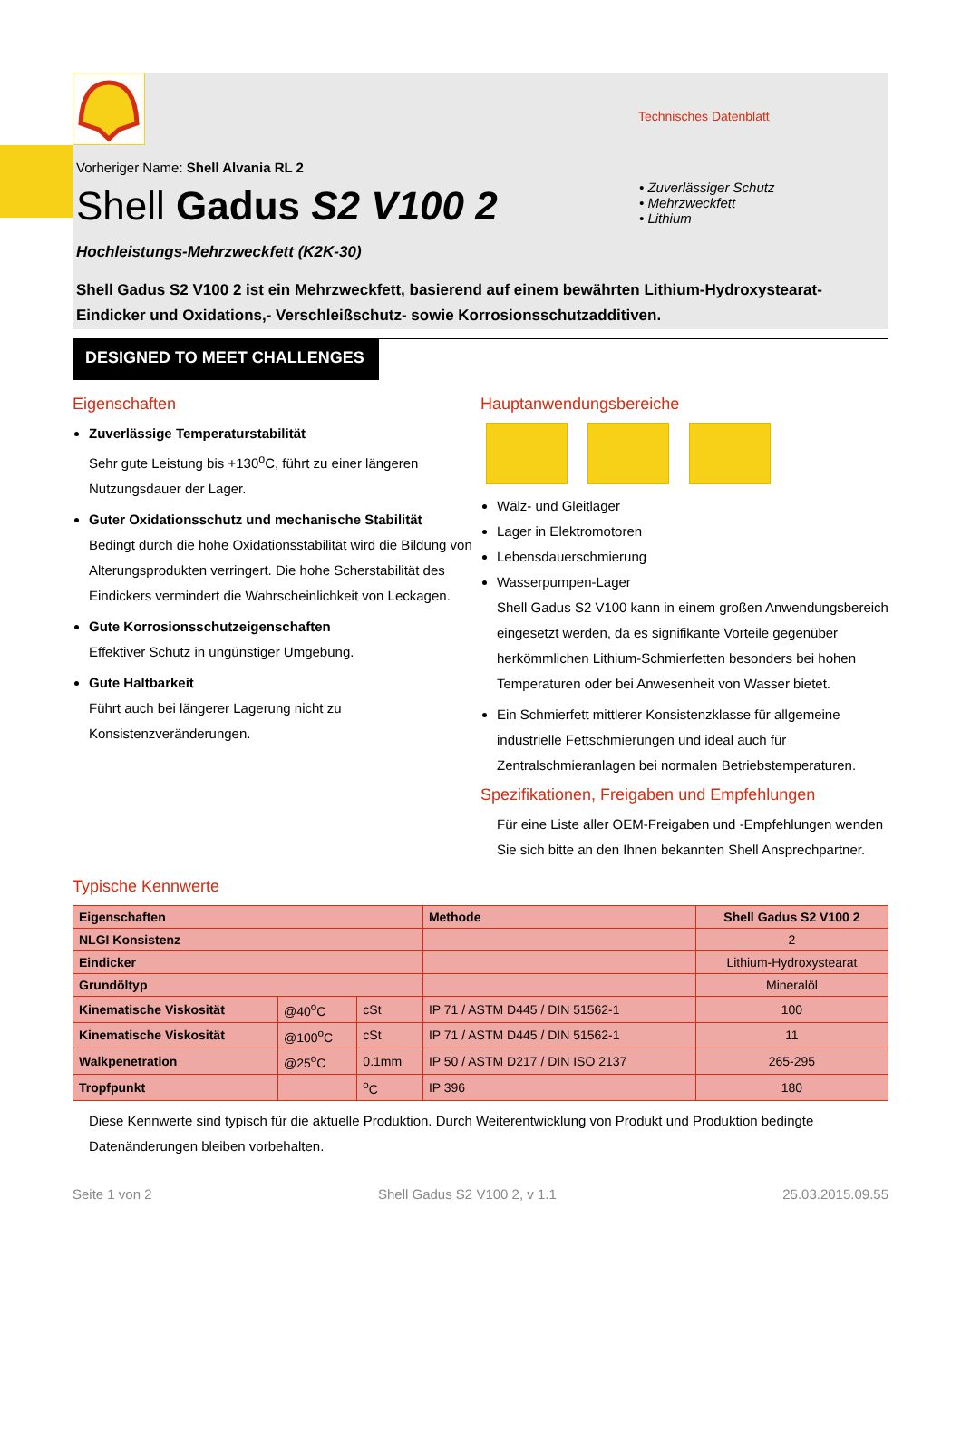Technisches Datenblatt
Vorheriger Name: Shell Alvania RL 2
Shell Gadus S2 V100 2
• Zuverlässiger Schutz
• Mehrzweckfett
• Lithium
Hochleistungs-Mehrzweckfett (K2K-30)
Shell Gadus S2 V100 2 ist ein Mehrzweckfett, basierend auf einem bewährten Lithium-Hydroxystearat-Eindicker und Oxidations,- Verschleißschutz- sowie Korrosionsschutzadditiven.
DESIGNED TO MEET CHALLENGES
Eigenschaften
Zuverlässige Temperaturstabilität
Sehr gute Leistung bis +130<sup>o</sup>C, führt zu einer längeren Nutzungsdauer der Lager.
Guter Oxidationsschutz und mechanische Stabilität
Bedingt durch die hohe Oxidationsstabilität wird die Bildung von Alterungsprodukten verringert. Die hohe Scherstabilität des Eindickers vermindert die Wahrscheinlichkeit von Leckagen.
Gute Korrosionsschutzeigenschaften
Effektiver Schutz in ungünstiger Umgebung.
Gute Haltbarkeit
Führt auch bei längerer Lagerung nicht zu Konsistenzveränderungen.
Hauptanwendungsbereiche
Wälz- und Gleitlager
Lager in Elektromotoren
Lebensdauerschmierung
Wasserpumpen-Lager
Shell Gadus S2 V100 kann in einem großen Anwendungsbereich eingesetzt werden, da es signifikante Vorteile gegenüber herkömmlichen Lithium-Schmierfetten besonders bei hohen Temperaturen oder bei Anwesenheit von Wasser bietet.
Ein Schmierfett mittlerer Konsistenzklasse für allgemeine industrielle Fettschmierungen und ideal auch für Zentralschmieranlagen bei normalen Betriebstemperaturen.
Spezifikationen, Freigaben und Empfehlungen
Für eine Liste aller OEM-Freigaben und -Empfehlungen wenden Sie sich bitte an den Ihnen bekannten Shell Ansprechpartner.
Typische Kennwerte
| Eigenschaften | | | Methode | Shell Gadus S2 V100 2 |
| --- | --- | --- | --- | --- |
| NLGI Konsistenz | | | | 2 |
| Eindicker | | | | Lithium-Hydroxystearat |
| Grundöltyp | | | | Mineralöl |
| Kinematische Viskosität | @40<sup>o</sup>C | cSt | IP 71 / ASTM D445 / DIN 51562-1 | 100 |
| Kinematische Viskosität | @100<sup>o</sup>C | cSt | IP 71 / ASTM D445 / DIN 51562-1 | 11 |
| Walkpenetration | @25<sup>o</sup>C | 0.1mm | IP 50 / ASTM D217 / DIN ISO 2137 | 265-295 |
| Tropfpunkt | | <sup>o</sup> C | IP 396 | 180 |
Diese Kennwerte sind typisch für die aktuelle Produktion. Durch Weiterentwicklung von Produkt und Produktion bedingte Datenänderungen bleiben vorbehalten.
Seite 1 von 2 Shell Gadus S2 V100 2, v 1.1 25.03.2015.09.55